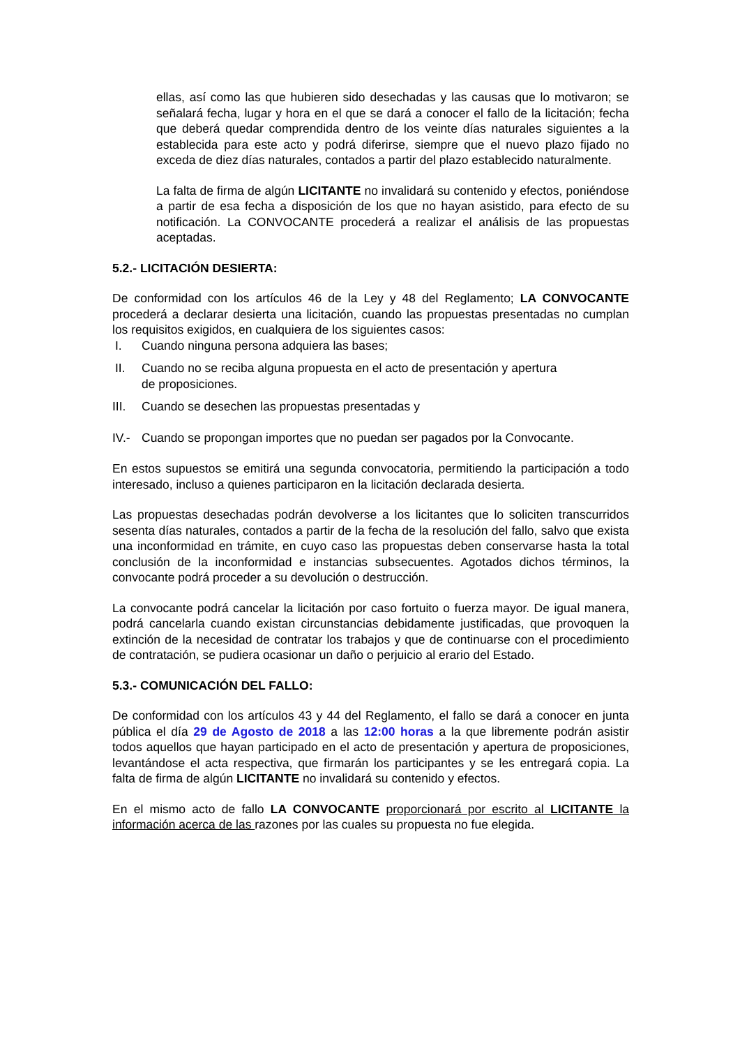ellas, así como las que hubieren sido desechadas y las causas que lo motivaron; se señalará fecha, lugar y hora en el que se dará a conocer el fallo de la licitación; fecha que deberá quedar comprendida dentro de los veinte días naturales siguientes a la establecida para este acto y podrá diferirse, siempre que el nuevo plazo fijado no exceda de diez días naturales, contados a partir del plazo establecido naturalmente.
La falta de firma de algún LICITANTE no invalidará su contenido y efectos, poniéndose a partir de esa fecha a disposición de los que no hayan asistido, para efecto de su notificación. La CONVOCANTE procederá a realizar el análisis de las propuestas aceptadas.
5.2.- LICITACIÓN DESIERTA:
De conformidad con los artículos 46 de la Ley y 48 del Reglamento; LA CONVOCANTE procederá a declarar desierta una licitación, cuando las propuestas presentadas no cumplan los requisitos exigidos, en cualquiera de los siguientes casos:
I. Cuando ninguna persona adquiera las bases;
II. Cuando no se reciba alguna propuesta en el acto de presentación y apertura
de proposiciones.
III. Cuando se desechen las propuestas presentadas y
IV.- Cuando se propongan importes que no puedan ser pagados por la Convocante.
En estos supuestos se emitirá una segunda convocatoria, permitiendo la participación a todo interesado, incluso a quienes participaron en la licitación declarada desierta.
Las propuestas desechadas podrán devolverse a los licitantes que lo soliciten transcurridos sesenta días naturales, contados a partir de la fecha de la resolución del fallo, salvo que exista una inconformidad en trámite, en cuyo caso las propuestas deben conservarse hasta la total conclusión de la inconformidad e instancias subsecuentes. Agotados dichos términos, la convocante podrá proceder a su devolución o destrucción.
La convocante podrá cancelar la licitación por caso fortuito o fuerza mayor. De igual manera, podrá cancelarla cuando existan circunstancias debidamente justificadas, que provoquen la extinción de la necesidad de contratar los trabajos y que de continuarse con el procedimiento de contratación, se pudiera ocasionar un daño o perjuicio al erario del Estado.
5.3.- COMUNICACIÓN DEL FALLO:
De conformidad con los artículos 43 y 44 del Reglamento, el fallo se dará a conocer en junta pública el día 29 de Agosto de 2018 a las 12:00 horas a la que libremente podrán asistir todos aquellos que hayan participado en el acto de presentación y apertura de proposiciones, levantándose el acta respectiva, que firmarán los participantes y se les entregará copia. La falta de firma de algún LICITANTE no invalidará su contenido y efectos.
En el mismo acto de fallo LA CONVOCANTE proporcionará por escrito al LICITANTE la información acerca de las razones por las cuales su propuesta no fue elegida.